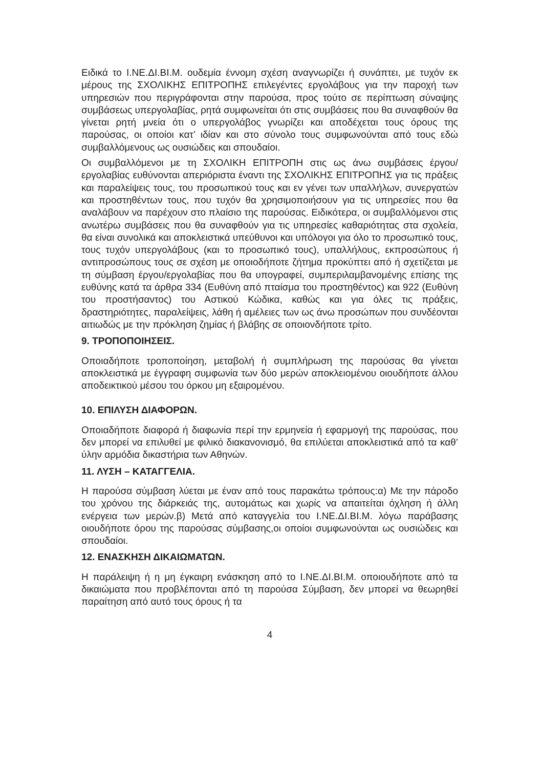Ειδικά το Ι.ΝΕ.ΔΙ.ΒΙ.Μ. ουδεμία έννομη σχέση αναγνωρίζει ή συνάπτει, με τυχόν εκ μέρους της ΣΧΟΛΙΚΗΣ ΕΠΙΤΡΟΠΗΣ επιλεγέντες εργολάβους για την παροχή των υπηρεσιών που περιγράφονται στην παρούσα, προς τούτο σε περίπτωση σύναψης συμβάσεως υπεργολαβίας, ρητά συμφωνείται ότι στις συμβάσεις που θα συναφθούν θα γίνεται ρητή μνεία ότι ο υπεργολάβος γνωρίζει και αποδέχεται τους όρους της παρούσας, οι οποίοι κατ’ ιδίαν και στο σύνολο τους συμφωνούνται από τους εδώ συμβαλλόμενους ως ουσιώδεις και σπουδαίοι.
Οι συμβαλλόμενοι με τη ΣΧΟΛΙΚΗ ΕΠΙΤΡΟΠΗ στις ως άνω συμβάσεις έργου/εργολαβίας ευθύνονται απεριόριστα έναντι της ΣΧΟΛΙΚΗΣ ΕΠΙΤΡΟΠΗΣ για τις πράξεις και παραλείψεις τους, του προσωπικού τους και εν γένει των υπαλλήλων, συνεργατών και προστηθέντων τους, που τυχόν θα χρησιμοποιήσουν για τις υπηρεσίες που θα αναλάβουν να παρέχουν στο πλαίσιο της παρούσας. Ειδικότερα, οι συμβαλλόμενοι στις ανωτέρω συμβάσεις που θα συναφθούν για τις υπηρεσίες καθαριότητας στα σχολεία, θα είναι συνολικά και αποκλειστικά υπεύθυνοι και υπόλογοι για όλο το προσωπικό τους, τους τυχόν υπεργολάβους (και το προσωπικό τους), υπαλλήλους, εκπροσώπους ή αντιπροσώπους τους σε σχέση με οποιοδήποτε ζήτημα προκύπτει από ή σχετίζεται με τη σύμβαση έργου/εργολαβίας που θα υπογραφεί, συμπεριλαμβανομένης επίσης της ευθύνης κατά τα άρθρα 334 (Ευθύνη από πταίσμα του προστηθέντος) και 922 (Ευθύνη του προστήσαντος) του Αστικού Κώδικα, καθώς και για όλες τις πράξεις, δραστηριότητες, παραλείψεις, λάθη ή αμέλειες των ως άνω προσώπων που συνδέονται αιτιωδώς με την πρόκληση ζημίας ή βλάβης σε οποιονδήποτε τρίτο.
9. ΤΡΟΠΟΠΟΙΗΣΕΙΣ.
Οποιαδήποτε τροποποίηση, μεταβολή ή συμπλήρωση της παρούσας θα γίνεται αποκλειστικά με έγγραφη συμφωνία των δύο μερών αποκλειομένου οιουδήποτε άλλου αποδεικτικού μέσου του όρκου μη εξαιρομένου.
10. ΕΠΙΛΥΣΗ ΔΙΑΦΟΡΩΝ.
Οποιαδήποτε διαφορά ή διαφωνία περί την ερμηνεία ή εφαρμογή της παρούσας, που δεν μπορεί να επιλυθεί με φιλικό διακανονισμό, θα επιλύεται αποκλειστικά από τα καθ’ ύλην αρμόδια δικαστήρια των Αθηνών.
11. ΛΥΣΗ – ΚΑΤΑΓΓΕΛΙΑ.
Η παρούσα σύμβαση λύεται με έναν από τους παρακάτω τρόπους:α) Με την πάροδο του χρόνου της διάρκειάς της, αυτομάτως και χωρίς να απαιτείται όχληση ή άλλη ενέργεια των μερών.β) Μετά από καταγγελία του Ι.ΝΕ.ΔΙ.ΒΙ.Μ. λόγω παράβασης οιουδήποτε όρου της παρούσας σύμβασης,οι οποίοι συμφωνούνται ως ουσιώδεις και σπουδαίοι.
12. ΕΝΑΣΚΗΣΗ ΔΙΚΑΙΩΜΑΤΩΝ.
Η παράλειψη ή η μη έγκαιρη ενάσκηση από το Ι.ΝΕ.ΔΙ.ΒΙ.Μ. οποιουδήποτε από τα δικαιώματα που προβλέπονται από τη παρούσα Σύμβαση, δεν μπορεί να θεωρηθεί παραίτηση από αυτό τους όρους ή τα
4